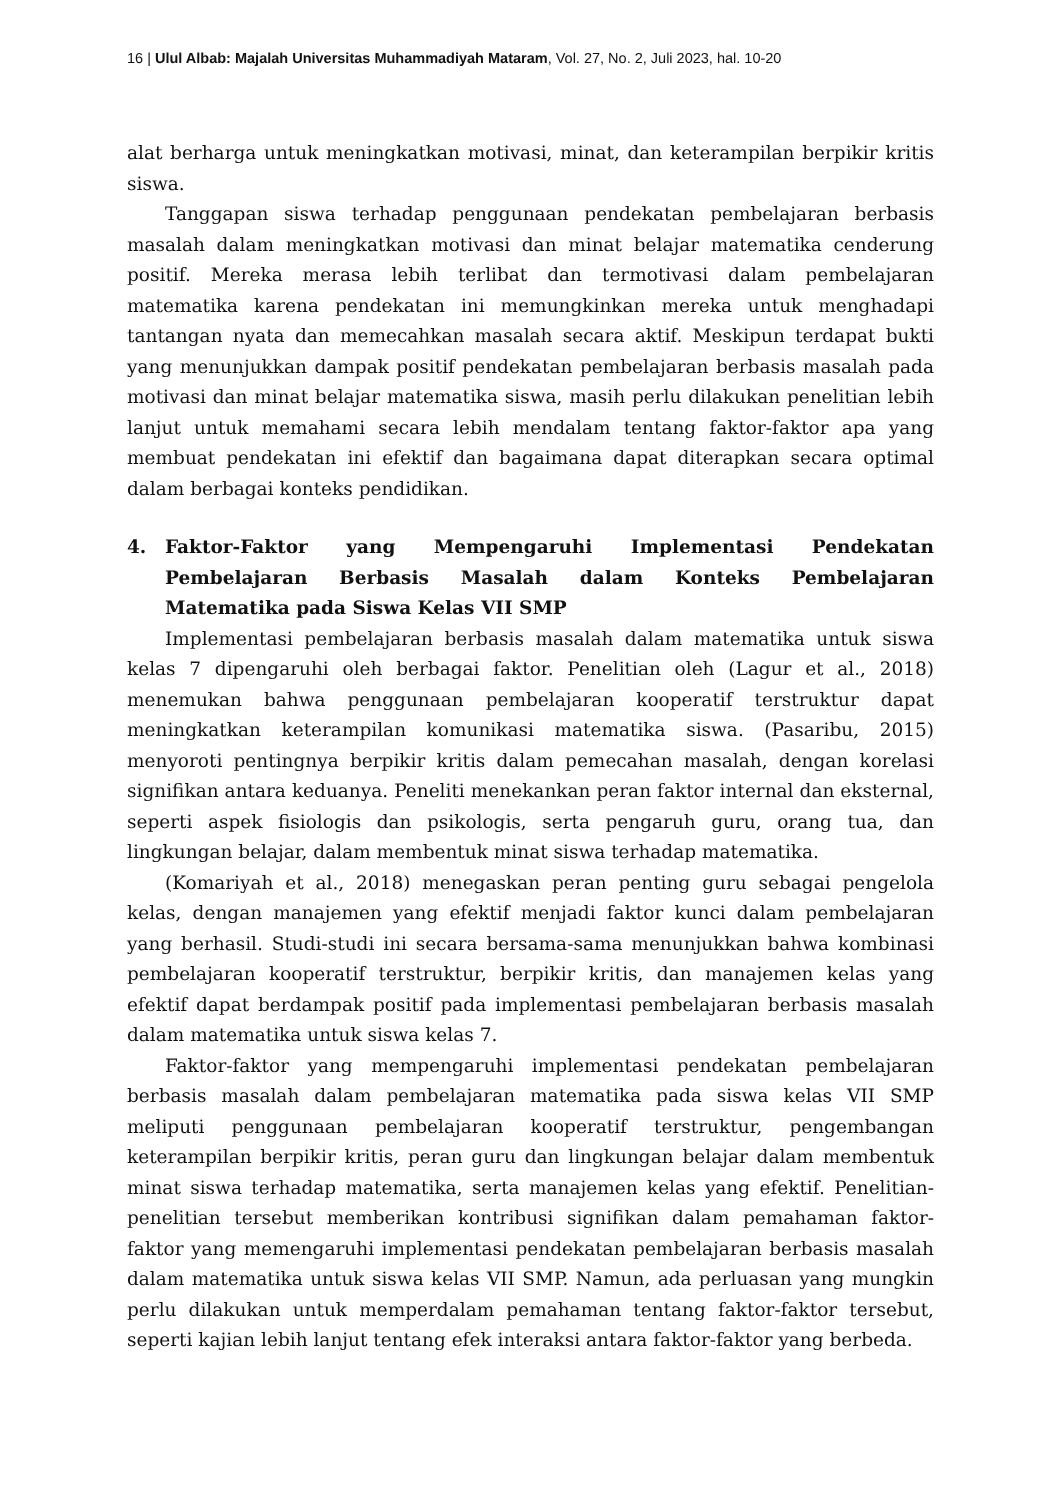16 | Ulul Albab: Majalah Universitas Muhammadiyah Mataram, Vol. 27, No. 2, Juli 2023, hal. 10-20
alat berharga untuk meningkatkan motivasi, minat, dan keterampilan berpikir kritis siswa.
Tanggapan siswa terhadap penggunaan pendekatan pembelajaran berbasis masalah dalam meningkatkan motivasi dan minat belajar matematika cenderung positif. Mereka merasa lebih terlibat dan termotivasi dalam pembelajaran matematika karena pendekatan ini memungkinkan mereka untuk menghadapi tantangan nyata dan memecahkan masalah secara aktif. Meskipun terdapat bukti yang menunjukkan dampak positif pendekatan pembelajaran berbasis masalah pada motivasi dan minat belajar matematika siswa, masih perlu dilakukan penelitian lebih lanjut untuk memahami secara lebih mendalam tentang faktor-faktor apa yang membuat pendekatan ini efektif dan bagaimana dapat diterapkan secara optimal dalam berbagai konteks pendidikan.
4. Faktor-Faktor yang Mempengaruhi Implementasi Pendekatan Pembelajaran Berbasis Masalah dalam Konteks Pembelajaran Matematika pada Siswa Kelas VII SMP
Implementasi pembelajaran berbasis masalah dalam matematika untuk siswa kelas 7 dipengaruhi oleh berbagai faktor. Penelitian oleh (Lagur et al., 2018) menemukan bahwa penggunaan pembelajaran kooperatif terstruktur dapat meningkatkan keterampilan komunikasi matematika siswa. (Pasaribu, 2015) menyoroti pentingnya berpikir kritis dalam pemecahan masalah, dengan korelasi signifikan antara keduanya. Peneliti menekankan peran faktor internal dan eksternal, seperti aspek fisiologis dan psikologis, serta pengaruh guru, orang tua, dan lingkungan belajar, dalam membentuk minat siswa terhadap matematika.
(Komariyah et al., 2018) menegaskan peran penting guru sebagai pengelola kelas, dengan manajemen yang efektif menjadi faktor kunci dalam pembelajaran yang berhasil. Studi-studi ini secara bersama-sama menunjukkan bahwa kombinasi pembelajaran kooperatif terstruktur, berpikir kritis, dan manajemen kelas yang efektif dapat berdampak positif pada implementasi pembelajaran berbasis masalah dalam matematika untuk siswa kelas 7.
Faktor-faktor yang mempengaruhi implementasi pendekatan pembelajaran berbasis masalah dalam pembelajaran matematika pada siswa kelas VII SMP meliputi penggunaan pembelajaran kooperatif terstruktur, pengembangan keterampilan berpikir kritis, peran guru dan lingkungan belajar dalam membentuk minat siswa terhadap matematika, serta manajemen kelas yang efektif. Penelitian-penelitian tersebut memberikan kontribusi signifikan dalam pemahaman faktor-faktor yang memengaruhi implementasi pendekatan pembelajaran berbasis masalah dalam matematika untuk siswa kelas VII SMP. Namun, ada perluasan yang mungkin perlu dilakukan untuk memperdalam pemahaman tentang faktor-faktor tersebut, seperti kajian lebih lanjut tentang efek interaksi antara faktor-faktor yang berbeda.